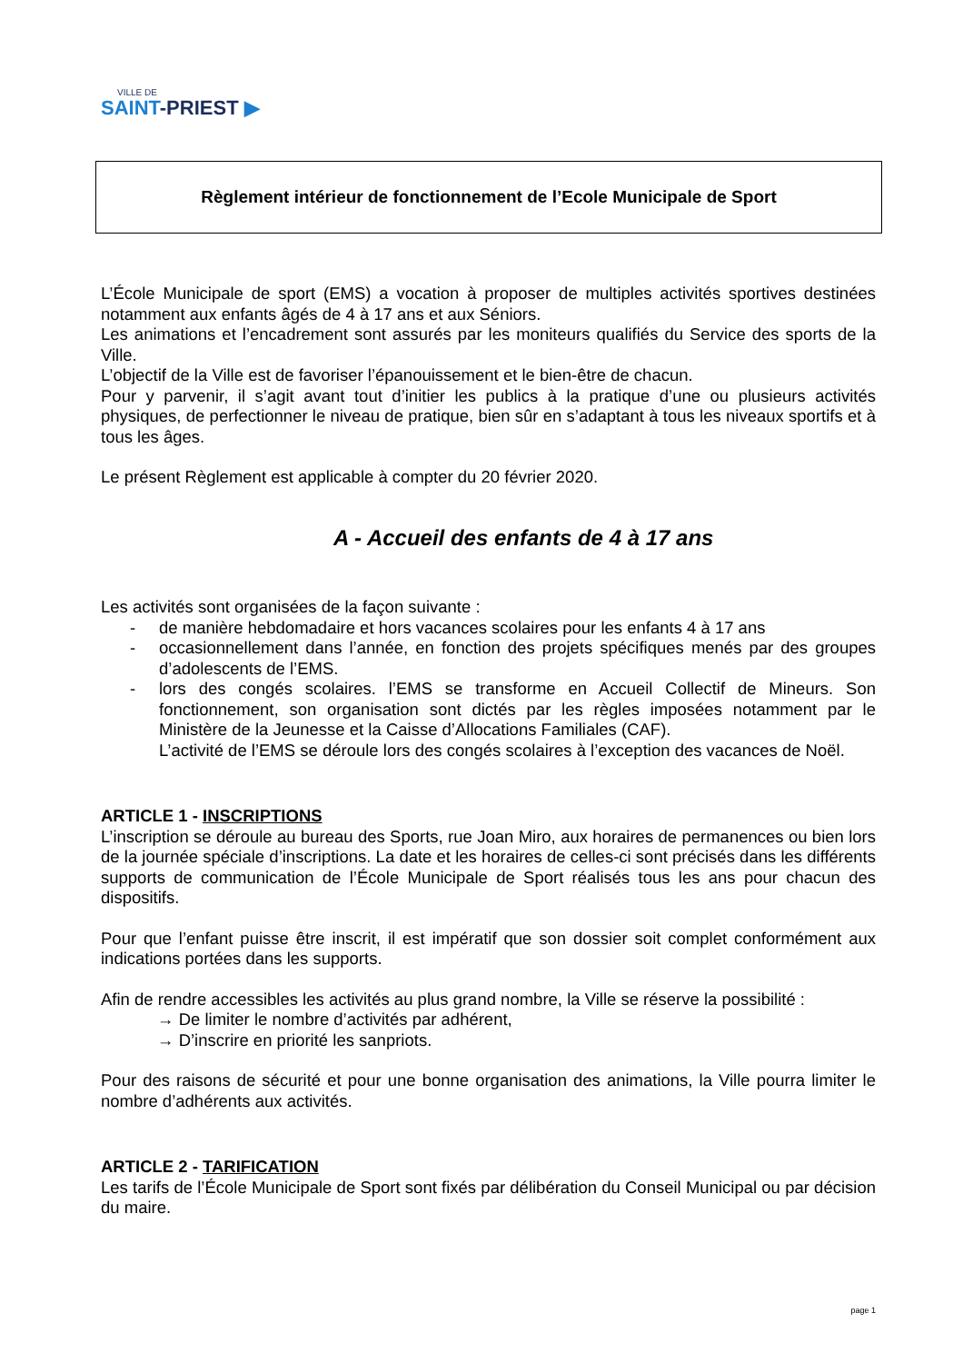VILLE DE
SAINT-PRIEST ▶
Règlement intérieur de fonctionnement de l’Ecole Municipale de Sport
L’École Municipale de sport (EMS) a vocation à proposer de multiples activités sportives destinées notamment aux enfants âgés de 4 à 17 ans et aux Séniors.
Les animations et l’encadrement sont assurés par les moniteurs qualifiés du Service des sports de la Ville.
L’objectif de la Ville est de favoriser l’épanouissement et le bien-être de chacun.
Pour y parvenir, il s’agit avant tout d’initier les publics à la pratique d’une ou plusieurs activités physiques, de perfectionner le niveau de pratique, bien sûr en s’adaptant à tous les niveaux sportifs et à tous les âges.
Le présent Règlement est applicable à compter du 20 février 2020.
A - Accueil des enfants de 4 à 17 ans
Les activités sont organisées de la façon suivante :
- de manière hebdomadaire et hors vacances scolaires pour les enfants 4 à 17 ans
- occasionnellement dans l’année, en fonction des projets spécifiques menés par des groupes d’adolescents de l’EMS.
- lors des congés scolaires. l’EMS se transforme en Accueil Collectif de Mineurs. Son fonctionnement, son organisation sont dictés par les règles imposées notamment par le Ministère de la Jeunesse et la Caisse d’Allocations Familiales (CAF).
L’activité de l’EMS se déroule lors des congés scolaires à l’exception des vacances de Noël.
ARTICLE 1 - INSCRIPTIONS
L’inscription se déroule au bureau des Sports, rue Joan Miro, aux horaires de permanences ou bien lors de la journée spéciale d’inscriptions. La date et les horaires de celles-ci sont précisés dans les différents supports de communication de l’École Municipale de Sport réalisés tous les ans pour chacun des dispositifs.
Pour que l’enfant puisse être inscrit, il est impératif que son dossier soit complet conformément aux indications portées dans les supports.
Afin de rendre accessibles les activités au plus grand nombre, la Ville se réserve la possibilité :
→ De limiter le nombre d’activités par adhérent,
→ D’inscrire en priorité les sanpriots.
Pour des raisons de sécurité et pour une bonne organisation des animations, la Ville pourra limiter le nombre d’adhérents aux activités.
ARTICLE 2 - TARIFICATION
Les tarifs de l’École Municipale de Sport sont fixés par délibération du Conseil Municipal ou par décision du maire.
page 1